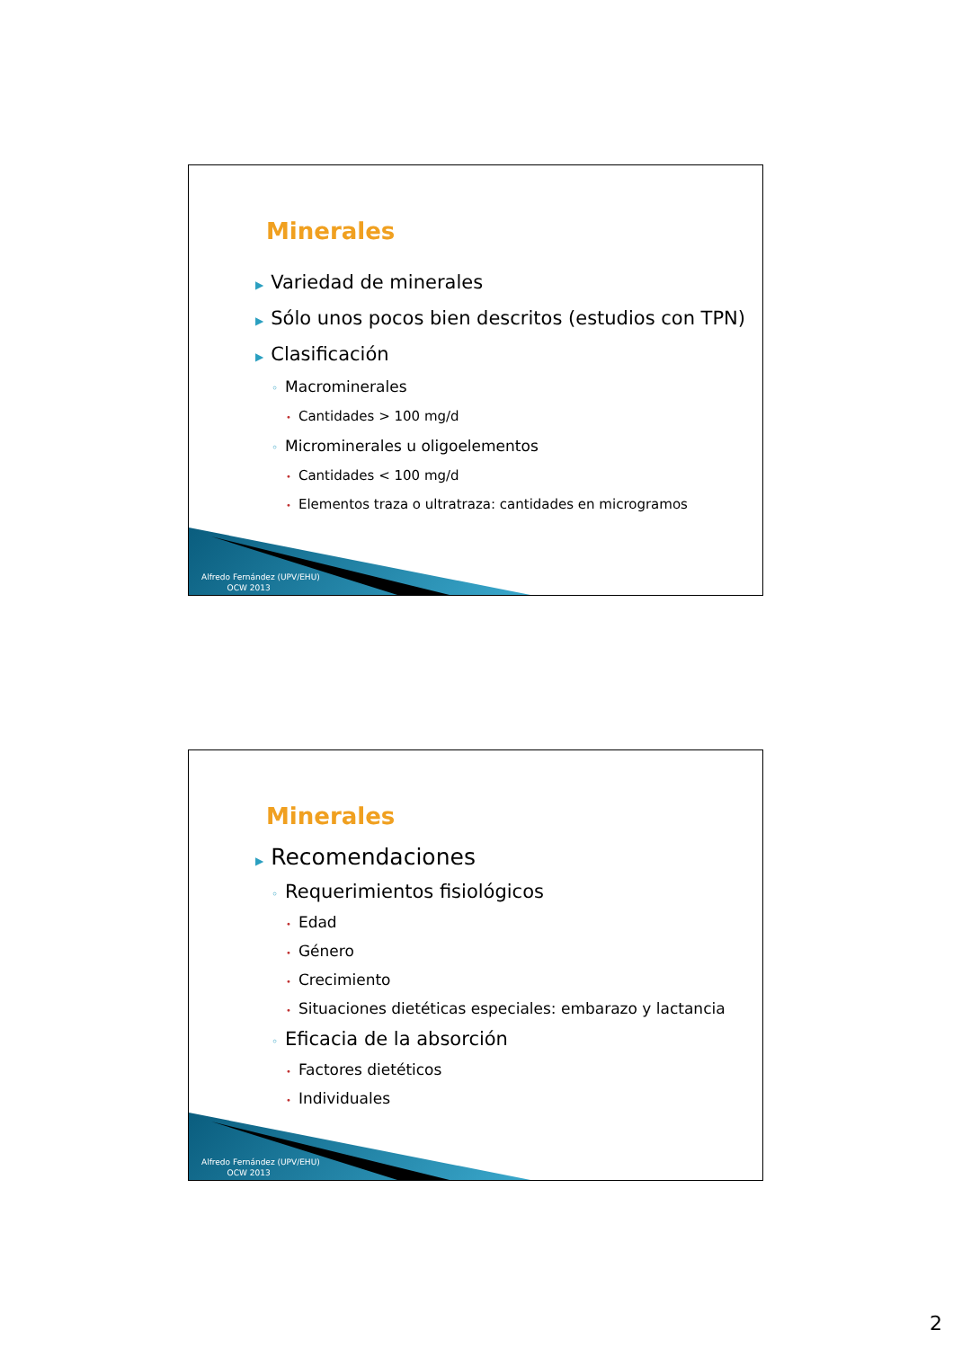Minerales
▶ Variedad de minerales
▶ Sólo unos pocos bien descritos (estudios con TPN)
▶ Clasificación
◦ Macrominerales
• Cantidades > 100 mg/d
◦ Microminerales u oligoelementos
• Cantidades < 100 mg/d
• Elementos traza o ultratraza: cantidades en microgramos
Alfredo Fernández (UPV/EHU)
OCW 2013
Minerales
▶ Recomendaciones
◦ Requerimientos fisiológicos
• Edad
• Género
• Crecimiento
• Situaciones dietéticas especiales: embarazo y lactancia
◦ Eficacia de la absorción
• Factores dietéticos
• Individuales
Alfredo Fernández (UPV/EHU)
OCW 2013
2